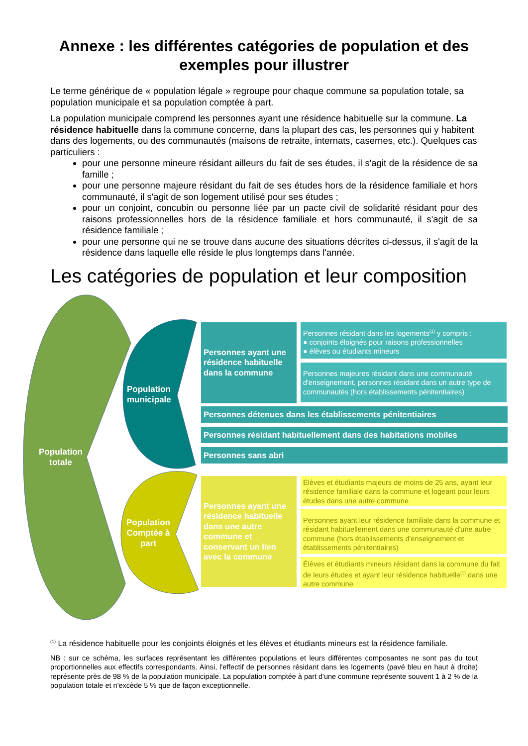Annexe : les différentes catégories de population et des exemples pour illustrer
Le terme générique de « population légale » regroupe pour chaque commune sa population totale, sa population municipale et sa population comptée à part.
La population municipale comprend les personnes ayant une résidence habituelle sur la commune. La résidence habituelle dans la commune concerne, dans la plupart des cas, les personnes qui y habitent dans des logements, ou des communautés (maisons de retraite, internats, casernes, etc.). Quelques cas particuliers :
pour une personne mineure résidant ailleurs du fait de ses études, il s'agit de la résidence de sa famille ;
pour une personne majeure résidant du fait de ses études hors de la résidence familiale et hors communauté, il s'agit de son logement utilisé pour ses études ;
pour un conjoint, concubin ou personne liée par un pacte civil de solidarité résidant pour des raisons professionnelles hors de la résidence familiale et hors communauté, il s'agit de sa résidence familiale ;
pour une personne qui ne se trouve dans aucune des situations décrites ci-dessus, il s'agit de la résidence dans laquelle elle réside le plus longtemps dans l'année.
Les catégories de population et leur composition
Population totale
Population municipale
Population Comptée à part
Personnes ayant une résidence habituelle dans la commune
Personnes résidant dans les logements<sup>(1)</sup> y compris :
● conjoints éloignés pour raisons professionnelles
● élèves ou étudiants mineurs
Personnes majeures résidant dans une communauté d'enseignement, personnes résidant dans un autre type de communautés (hors établissements pénitentiaires)
Personnes détenues dans les établissements pénitentiaires
Personnes résidant habituellement dans des habitations mobiles
Personnes sans abri
Personnes ayant une résidence habituelle dans une autre commune et conservant un lien avec la commune
Élèves et étudiants majeurs de moins de 25 ans, ayant leur résidence familiale dans la commune et logeant pour leurs études dans une autre commune
Personnes ayant leur résidence familiale dans la commune et résidant habituellement dans une communauté d'une autre commune (hors établissements d'enseignement et établissements pénitentiaires)
Élèves et étudiants mineurs résidant dans la commune du fait de leurs études et ayant leur résidence habituelle<sup>(1)</sup> dans une autre commune
<sup>(1)</sup> La résidence habituelle pour les conjoints éloignés et les élèves et étudiants mineurs est la résidence familiale.
NB : sur ce schéma, les surfaces représentant les différentes populations et leurs différentes composantes ne sont pas du tout proportionnelles aux effectifs correspondants. Ainsi, l'effectif de personnes résidant dans les logements (pavé bleu en haut à droite) représente près de 98 % de la population municipale. La population comptée à part d'une commune représente souvent 1 à 2 % de la population totale et n'excède 5 % que de façon exceptionnelle.